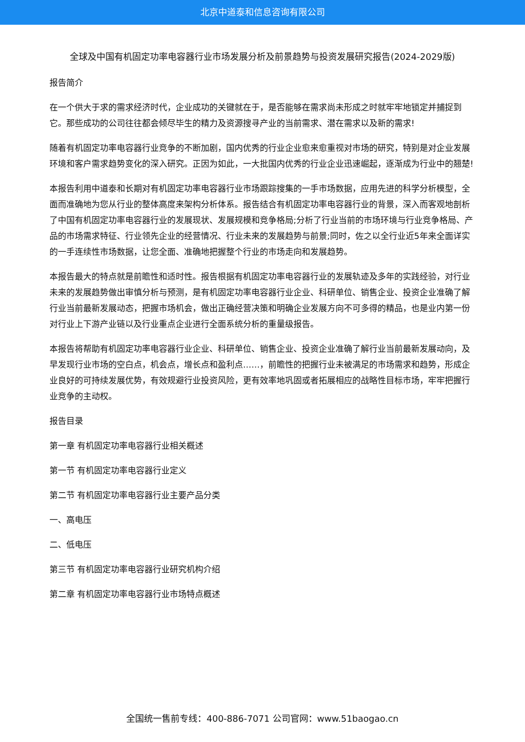北京中道泰和信息咨询有限公司
全球及中国有机固定功率电容器行业市场发展分析及前景趋势与投资发展研究报告(2024-2029版)
报告简介
在一个供大于求的需求经济时代，企业成功的关键就在于，是否能够在需求尚未形成之时就牢牢地锁定并捕捉到它。那些成功的公司往往都会倾尽毕生的精力及资源搜寻产业的当前需求、潜在需求以及新的需求!
随着有机固定功率电容器行业竞争的不断加剧，国内优秀的行业企业愈来愈重视对市场的研究，特别是对企业发展环境和客户需求趋势变化的深入研究。正因为如此，一大批国内优秀的行业企业迅速崛起，逐渐成为行业中的翘楚!
本报告利用中道泰和长期对有机固定功率电容器行业市场跟踪搜集的一手市场数据，应用先进的科学分析模型，全面而准确地为您从行业的整体高度来架构分析体系。报告结合有机固定功率电容器行业的背景，深入而客观地剖析了中国有机固定功率电容器行业的发展现状、发展规模和竞争格局;分析了行业当前的市场环境与行业竞争格局、产品的市场需求特征、行业领先企业的经营情况、行业未来的发展趋势与前景;同时，佐之以全行业近5年来全面详实的一手连续性市场数据，让您全面、准确地把握整个行业的市场走向和发展趋势。
本报告最大的特点就是前瞻性和适时性。报告根据有机固定功率电容器行业的发展轨迹及多年的实践经验，对行业未来的发展趋势做出审慎分析与预测，是有机固定功率电容器行业企业、科研单位、销售企业、投资企业准确了解行业当前最新发展动态，把握市场机会，做出正确经营决策和明确企业发展方向不可多得的精品，也是业内第一份对行业上下游产业链以及行业重点企业进行全面系统分析的重量级报告。
本报告将帮助有机固定功率电容器行业企业、科研单位、销售企业、投资企业准确了解行业当前最新发展动向，及早发现行业市场的空白点，机会点，增长点和盈利点……，前瞻性的把握行业未被满足的市场需求和趋势，形成企业良好的可持续发展优势，有效规避行业投资风险，更有效率地巩固或者拓展相应的战略性目标市场，牢牢把握行业竞争的主动权。
报告目录
第一章 有机固定功率电容器行业相关概述
第一节 有机固定功率电容器行业定义
第二节 有机固定功率电容器行业主要产品分类
一、高电压
二、低电压
第三节 有机固定功率电容器行业研究机构介绍
第二章 有机固定功率电容器行业市场特点概述
全国统一售前专线：400-886-7071 公司官网：www.51baogao.cn